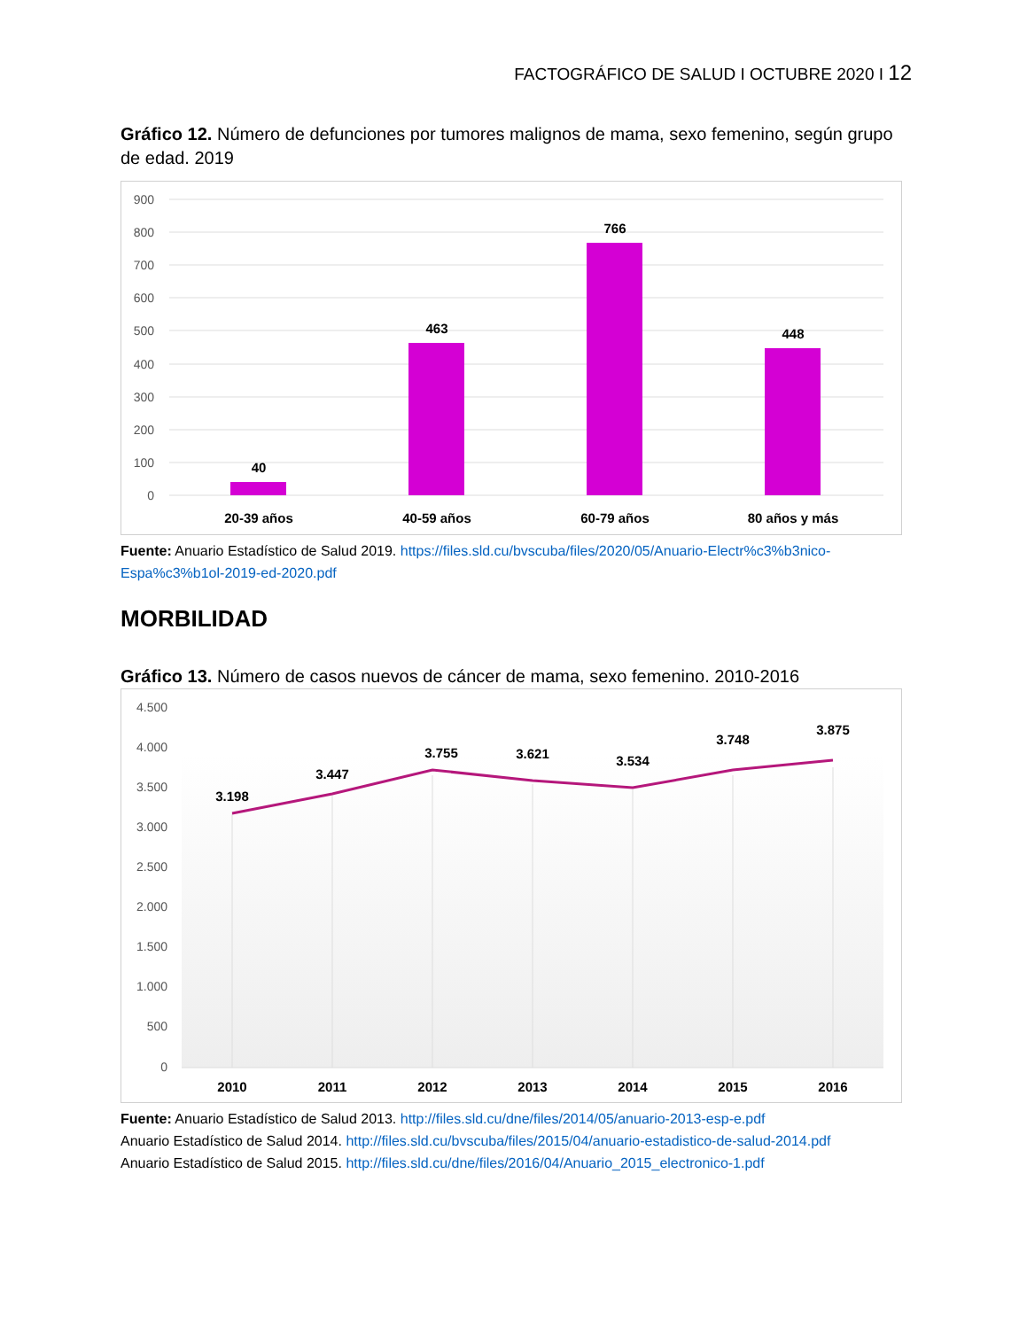FACTOGRÁFICO DE SALUD I OCTUBRE 2020 I 12
Gráfico 12. Número de defunciones por tumores malignos de mama, sexo femenino, según grupo de edad. 2019
900
800
700
600
500
400
300
200
100
0
40
463
766
448
20-39 años
40-59 años
60-79 años
80 años y más
Fuente: Anuario Estadístico de Salud 2019. https://files.sld.cu/bvscuba/files/2020/05/Anuario-Electr%c3%b3nico-Espa%c3%b1ol-2019-ed-2020.pdf
MORBILIDAD
Gráfico 13. Número de casos nuevos de cáncer de mama, sexo femenino. 2010-2016
4.500
4.000
3.500
3.000
2.500
2.000
1.500
1.000
500
0
3.198
3.447
3.755
3.621
3.534
3.748
3.875
2010
2011
2012
2013
2014
2015
2016
Fuente: Anuario Estadístico de Salud 2013. http://files.sld.cu/dne/files/2014/05/anuario-2013-esp-e.pdf
Anuario Estadístico de Salud 2014. http://files.sld.cu/bvscuba/files/2015/04/anuario-estadistico-de-salud-2014.pdf
Anuario Estadístico de Salud 2015. http://files.sld.cu/dne/files/2016/04/Anuario_2015_electronico-1.pdf